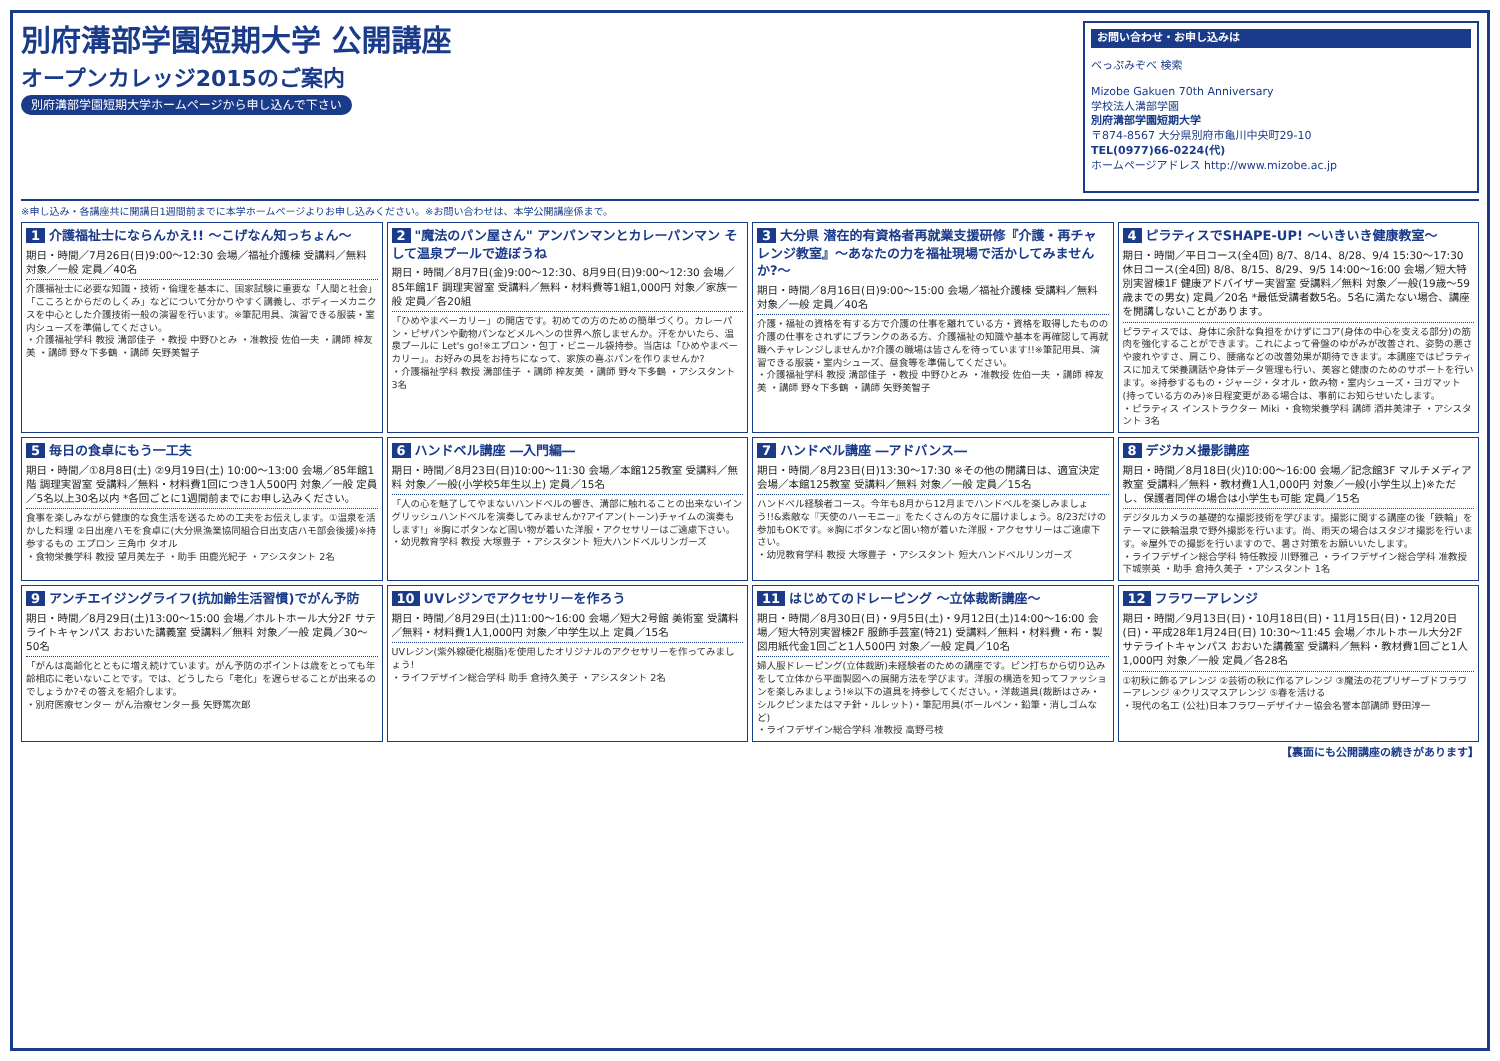別府溝部学園短期大学 公開講座
オープンカレッジ2015のご案内
別府溝部学園短期大学ホームページから申し込んで下さい
お問い合わせ・お申し込みは
べっぷみぞべ 検索
Mizobe Gakuen 70th Anniversary
学校法人溝部学園
別府溝部学園短期大学
〒874-8567 大分県別府市亀川中央町29-10
TEL(0977)66-0224(代)
ホームページアドレス http://www.mizobe.ac.jp
※申し込み・各講座共に開講日1週間前までに本学ホームページよりお申し込みください。※お問い合わせは、本学公開講座係まで。
1 介護福祉士にならんかえ!! ～こげなん知っちょん～
期日・時間／7月26日(日)9:00～12:30 会場／福祉介護棟 受講料／無料 対象／一般 定員／40名
介護福祉士に必要な知識・技術・倫理を基本に、国家試験に重要な「人間と社会」「こころとからだのしくみ」などについて分かりやすく講義し、ボディーメカニクスを中心とした介護技術一般の演習を行います。※筆記用具、演習できる服装・室内シューズを準備してください。
・介護福祉学科 教授 溝部佳子 ・教授 中野ひとみ ・准教授 佐伯一夫 ・講師 梓友美 ・講師 野々下多鶴 ・講師 矢野美智子
2 "魔法のパン屋さん" アンパンマンとカレーパンマン そして温泉プールで遊ぼうね
期日・時間／8月7日(金)9:00～12:30、8月9日(日)9:00～12:30 会場／85年館1F 調理実習室 受講料／無料・材料費等1組1,000円 対象／家族一般 定員／各20組
「ひめやまベーカリー」の開店です。初めての方のための簡単づくり。カレーパン・ピザパンや動物パンなどメルヘンの世界へ旅しませんか。汗をかいたら、温泉プールに Let's go!※エプロン・包丁・ビニール袋持参。当店は「ひめやまベーカリー」。お好みの具をお持ちになって、家族の喜ぶパンを作りませんか?
・介護福祉学科 教授 溝部佳子 ・講師 梓友美 ・講師 野々下多鶴 ・アシスタント 3名
3 大分県 潜在的有資格者再就業支援研修『介護・再チャレンジ教室』～あなたの力を福祉現場で活かしてみませんか?～
期日・時間／8月16日(日)9:00～15:00 会場／福祉介護棟 受講料／無料 対象／一般 定員／40名
介護・福祉の資格を有する方で介護の仕事を離れている方・資格を取得したものの介護の仕事をされずにブランクのある方、介護福祉の知識や基本を再確認して再就職へチャレンジしませんか?介護の職場は皆さんを待っています!!※筆記用具、演習できる服装・室内シューズ、昼食等を準備してください。
・介護福祉学科 教授 溝部佳子 ・教授 中野ひとみ ・准教授 佐伯一夫 ・講師 梓友美 ・講師 野々下多鶴 ・講師 矢野美智子
4 ピラティスでSHAPE-UP! ～いきいき健康教室～
期日・時間／平日コース(全4回) 8/7、8/14、8/28、9/4 15:30～17:30 休日コース(全4回) 8/8、8/15、8/29、9/5 14:00～16:00 会場／短大特別実習棟1F 健康アドバイザー実習室 受講料／無料 対象／一般(19歳～59歳までの男女) 定員／20名 *最低受講者数5名。5名に満たない場合、講座を開講しないことがあります。
ピラティスでは、身体に余計な負担をかけずにコア(身体の中心を支える部分)の筋肉を強化することができます。これによって骨盤のゆがみが改善され、姿勢の悪さや疲れやすさ、肩こり、腰痛などの改善効果が期待できます。本講座ではピラティスに加えて栄養講話や身体データ管理も行い、美容と健康のためのサポートを行います。※持参するもの・ジャージ・タオル・飲み物・室内シューズ・ヨガマット(持っている方のみ)※日程変更がある場合は、事前にお知らせいたします。
・ピラティス インストラクター Miki ・食物栄養学科 講師 酒井美津子 ・アシスタント 3名
5 毎日の食卓にもう一工夫
期日・時間／①8月8日(土) ②9月19日(土) 10:00～13:00 会場／85年館1階 調理実習室 受講料／無料・材料費1回につき1人500円 対象／一般 定員／5名以上30名以内 *各回ごとに1週間前までにお申し込みください。
食事を楽しみながら健康的な食生活を送るための工夫をお伝えします。①温泉を活かした料理 ②日出産ハモを食卓に(大分県漁業協同組合日出支店ハモ部会後援)※持参するもの エプロン 三角巾 タオル
・食物栄養学科 教授 望月美左子 ・助手 田鹿光紀子 ・アシスタント 2名
6 ハンドベル講座 ―入門編―
期日・時間／8月23日(日)10:00～11:30 会場／本館125教室 受講料／無料 対象／一般(小学校5年生以上) 定員／15名
「人の心を魅了してやまないハンドベルの響き、溝部に触れることの出来ないイングリッシュハンドベルを演奏してみませんか?アイアン(トーン)チャイムの演奏もします!」※胸にポタンなど固い物が着いた洋服・アクセサリーはご遠慮下さい。
・幼児教育学科 教授 大塚豊子 ・アシスタント 短大ハンドベルリンガーズ
7 ハンドベル講座 ―アドバンス―
期日・時間／8月23日(日)13:30～17:30 ※その他の開講日は、適宜決定 会場／本館125教室 受講料／無料 対象／一般 定員／15名
ハンドベル経験者コース。今年も8月から12月までハンドベルを楽しみましょう!!&素敵な『天使のハーモニー』をたくさんの方々に届けましょう。8/23だけの参加もOKです。※胸にポタンなど固い物が着いた洋服・アクセサリーはご遠慮下さい。
・幼児教育学科 教授 大塚豊子 ・アシスタント 短大ハンドベルリンガーズ
8 デジカメ撮影講座
期日・時間／8月18日(火)10:00～16:00 会場／記念館3F マルチメディア教室 受講料／無料・教材費1人1,000円 対象／一般(小学生以上)※ただし、保護者同伴の場合は小学生も可能 定員／15名
デジタルカメラの基礎的な撮影技術を学びます。撮影に関する講座の後「鉄輪」をテーマに鉄輪温泉で野外撮影を行います。尚、雨天の場合はスタジオ撮影を行います。※屋外での撮影を行いますので、暑さ対策をお願いいたします。
・ライフデザイン総合学科 特任教授 川野雅己 ・ライフデザイン総合学科 准教授 下城崇英 ・助手 倉持久美子 ・アシスタント 1名
9 アンチエイジングライフ(抗加齢生活習慣)でがん予防
期日・時間／8月29日(土)13:00～15:00 会場／ホルトホール大分2F サテライトキャンパス おおいた講義室 受講料／無料 対象／一般 定員／30～50名
「がんは高齢化とともに増え続けています。がん予防のポイントは歳をとっても年齢相応に老いないことです。では、どうしたら「老化」を遅らせることが出来るのでしょうか?その答えを紹介します。
・別府医療センター がん治療センター長 矢野篤次郎
10 UVレジンでアクセサリーを作ろう
期日・時間／8月29日(土)11:00～16:00 会場／短大2号館 美術室 受講料／無料・材料費1人1,000円 対象／中学生以上 定員／15名
UVレジン(紫外線硬化樹脂)を使用したオリジナルのアクセサリーを作ってみましょう!
・ライフデザイン総合学科 助手 倉持久美子 ・アシスタント 2名
11 はじめてのドレーピング ～立体裁断講座～
期日・時間／8月30日(日)・9月5日(土)・9月12日(土)14:00～16:00 会場／短大特別実習棟2F 服飾手芸室(特21) 受講料／無料・材料費・布・製図用紙代金1回ごと1人500円 対象／一般 定員／10名
婦人服ドレーピング(立体裁断)未経験者のための講座です。ピン打ちから切り込みをして立体から平面製図への展開方法を学びます。洋服の構造を知ってファッションを楽しみましょう!※以下の道具を持参してください。・洋裁道具(裁断はさみ・シルクピンまたはマチ針・ルレット)・筆記用具(ボールペン・鉛筆・消しゴムなど)
・ライフデザイン総合学科 准教授 高野弓枝
12 フラワーアレンジ
期日・時間／9月13日(日)・10月18日(日)・11月15日(日)・12月20日(日)・平成28年1月24日(日) 10:30～11:45 会場／ホルトホール大分2F サテライトキャンパス おおいた講義室 受講料／無料・教材費1回ごと1人1,000円 対象／一般 定員／各28名
①初秋に飾るアレンジ ②芸術の秋に作るアレンジ ③魔法の花プリザーブドフラワーアレンジ ④クリスマスアレンジ ⑤春を活ける
・現代の名工 (公社)日本フラワーデザイナー協会名誉本部講師 野田淳一
【裏面にも公開講座の続きがあります】